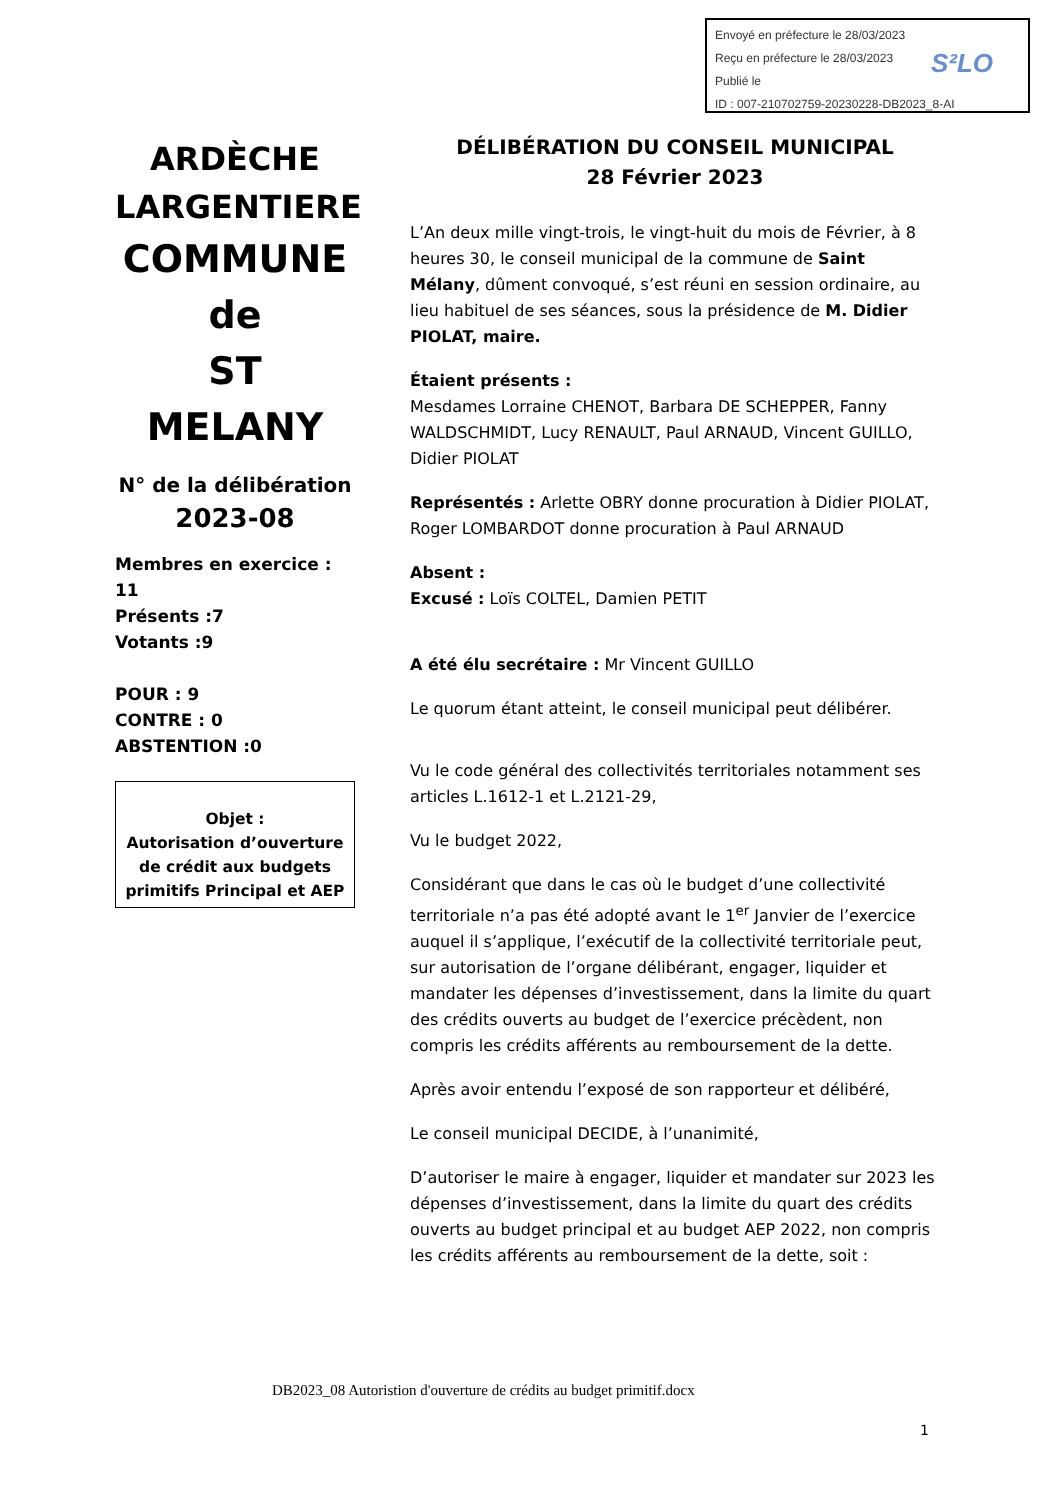Envoyé en préfecture le 28/03/2023
Reçu en préfecture le 28/03/2023
Publié le
ID : 007-210702759-20230228-DB2023_8-AI
S²LO
ARDÈCHE
LARGENTIERE
COMMUNE
de
ST MELANY
N° de la délibération
2023-08
Membres en exercice : 11
Présents :7
Votants :9
POUR : 9
CONTRE : 0
ABSTENTION :0
Objet :
Autorisation d’ouverture de crédit aux budgets primitifs Principal et AEP
DÉLIBÉRATION DU CONSEIL MUNICIPAL
28 Février 2023
L’An deux mille vingt-trois, le vingt-huit du mois de Février, à 8 heures 30, le conseil municipal de la commune de Saint Mélany, dûment convoqué, s’est réuni en session ordinaire, au lieu habituel de ses séances, sous la présidence de M. Didier PIOLAT, maire.
Étaient présents :
Mesdames Lorraine CHENOT, Barbara DE SCHEPPER, Fanny WALDSCHMIDT, Lucy RENAULT, Paul ARNAUD, Vincent GUILLO, Didier PIOLAT
Représentés : Arlette OBRY donne procuration à Didier PIOLAT, Roger LOMBARDOT donne procuration à Paul ARNAUD
Absent :
Excusé : Loïs COLTEL, Damien PETIT
A été élu secrétaire : Mr Vincent GUILLO
Le quorum étant atteint, le conseil municipal peut délibérer.
Vu le code général des collectivités territoriales notamment ses articles L.1612-1 et L.2121-29,
Vu le budget 2022,
Considérant que dans le cas où le budget d’une collectivité territoriale n’a pas été adopté avant le 1<sup>er</sup> Janvier de l’exercice auquel il s’applique, l’exécutif de la collectivité territoriale peut, sur autorisation de l’organe délibérant, engager, liquider et mandater les dépenses d’investissement, dans la limite du quart des crédits ouverts au budget de l’exercice précèdent, non compris les crédits afférents au remboursement de la dette.
Après avoir entendu l’exposé de son rapporteur et délibéré,
Le conseil municipal DECIDE, à l’unanimité,
D’autoriser le maire à engager, liquider et mandater sur 2023 les dépenses d’investissement, dans la limite du quart des crédits ouverts au budget principal et au budget AEP 2022, non compris les crédits afférents au remboursement de la dette, soit :
DB2023_08 Autoristion d'ouverture de crédits au budget primitif.docx
1